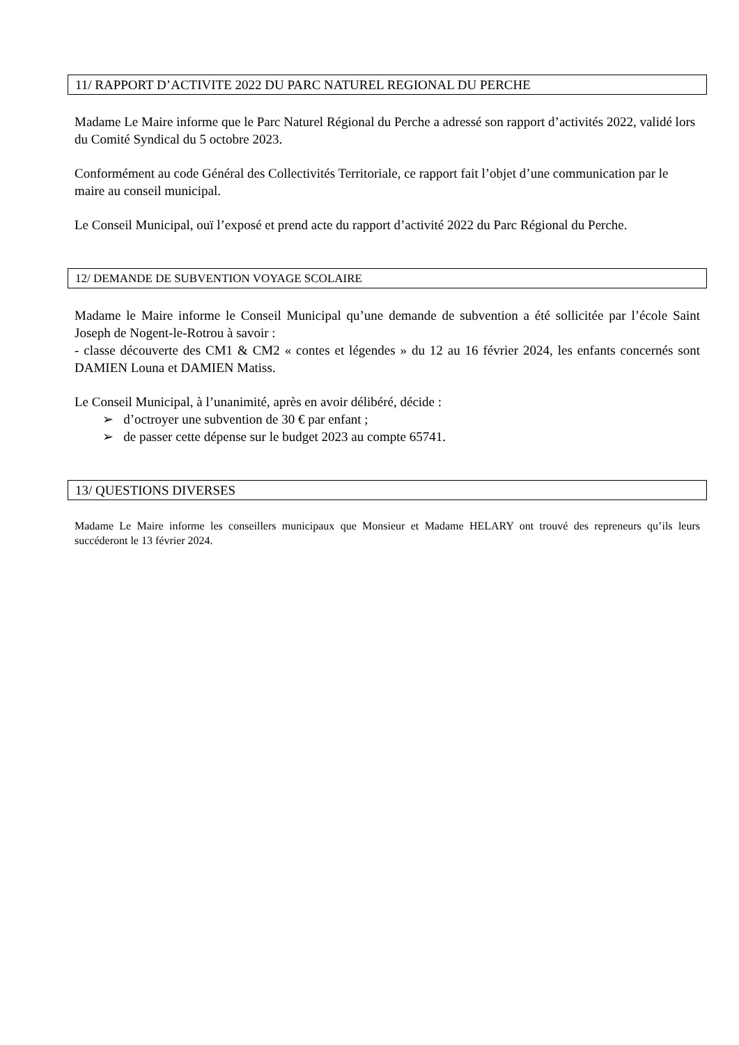11/ RAPPORT D’ACTIVITE 2022 DU PARC NATUREL REGIONAL DU PERCHE
Madame Le Maire informe que le Parc Naturel Régional du Perche a adressé son rapport d’activités 2022, validé lors du Comité Syndical du 5 octobre 2023.
Conformément au code Général des Collectivités Territoriale, ce rapport fait l’objet d’une communication par le maire au conseil municipal.
Le Conseil Municipal, ouï l’exposé et prend acte du rapport d’activité 2022 du Parc Régional du Perche.
12/ DEMANDE DE SUBVENTION VOYAGE SCOLAIRE
Madame le Maire informe le Conseil Municipal qu’une demande de subvention a été sollicitée par l’école Saint Joseph de Nogent-le-Rotrou à savoir :
- classe découverte des CM1 & CM2 « contes et légendes » du 12 au 16 février 2024, les enfants concernés sont DAMIEN Louna et DAMIEN Matiss.
Le Conseil Municipal, à l’unanimité, après en avoir délibéré, décide :
➢ d’octroyer une subvention de 30 € par enfant ;
➢ de passer cette dépense sur le budget 2023 au compte 65741.
13/ QUESTIONS DIVERSES
Madame Le Maire informe les conseillers municipaux que Monsieur et Madame HELARY ont trouvé des repreneurs qu’ils leurs succéderont le 13 février 2024.